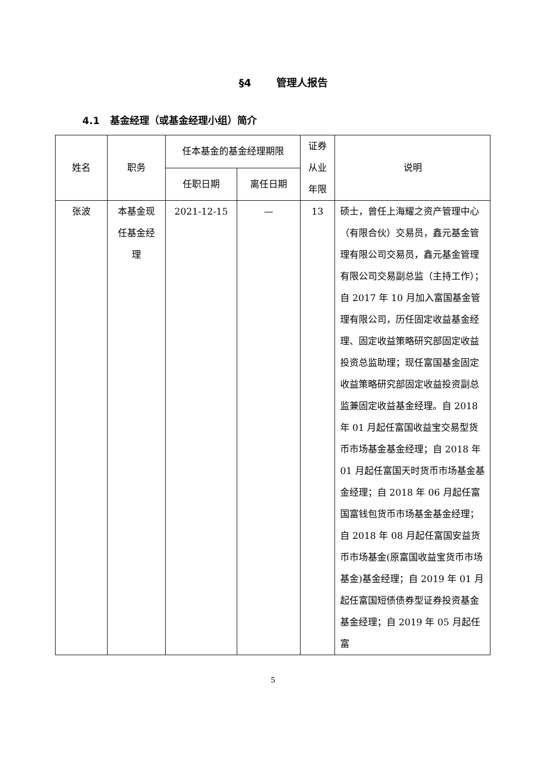§4 管理人报告
4.1 基金经理（或基金经理小组）简介
| 姓名 | 职务 | 任本基金的基金经理期限 | | 证券 从业 年限 | 说明 |
| --- | --- | --- | --- | --- | --- |
| | | 任职日期 | 离任日期 | | |
| 张波 | 本基金现 任基金经 理 | 2021-12-15 | — | 13 | 硕士，曾任上海耀之资产管理中心（有限合伙）交易员，鑫元基金管理有限公司交易员，鑫元基金管理有限公司交易副总监（主持工作）；自 2017 年 10 月加入富国基金管理有限公司，历任固定收益基金经理、固定收益策略研究部固定收益投资总监助理；现任富国基金固定收益策略研究部固定收益投资副总监兼固定收益基金经理。自 2018 年 01 月起任富国收益宝交易型货币市场基金基金经理；自 2018 年 01 月起任富国天时货币市场基金基金经理；自 2018 年 06 月起任富国富钱包货币市场基金基金经理；自 2018 年 08 月起任富国安益货币市场基金(原富国收益宝货币市场基金)基金经理；自 2019 年 01 月起任富国短债债券型证券投资基金基金经理；自 2019 年 05 月起任富 |
5